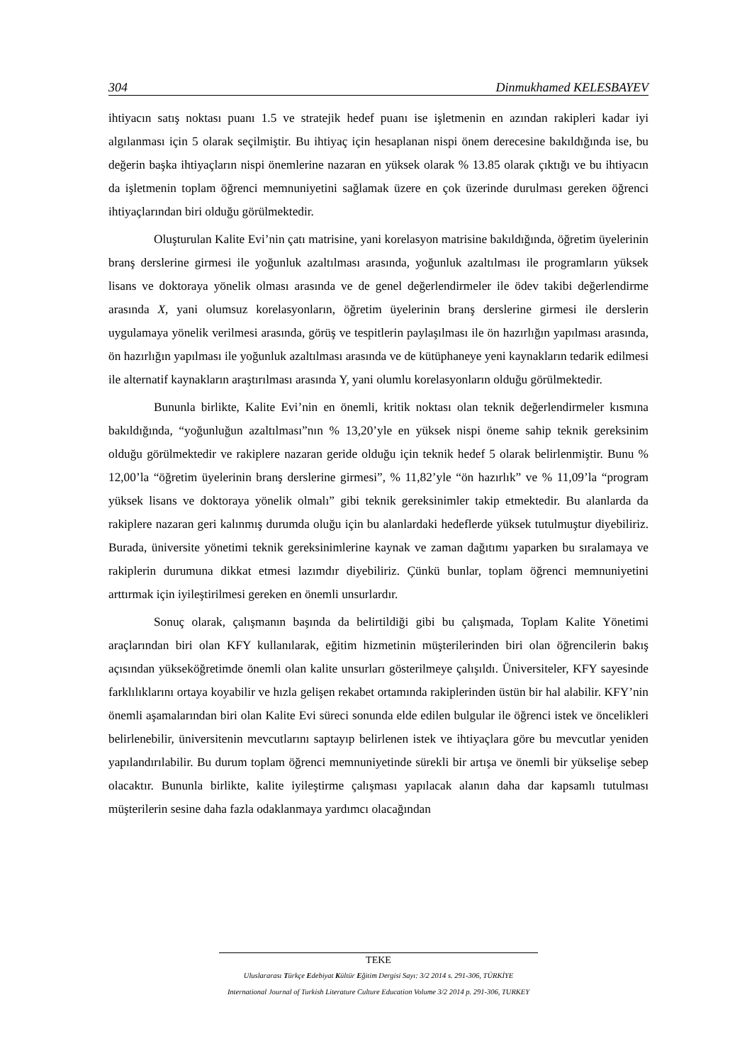304 Dinmukhamed KELESBAYEV
ihtiyacın satış noktası puanı 1.5 ve stratejik hedef puanı ise işletmenin en azından rakipleri kadar iyi algılanması için 5 olarak seçilmiştir. Bu ihtiyaç için hesaplanan nispi önem derecesine bakıldığında ise, bu değerin başka ihtiyaçların nispi önemlerine nazaran en yüksek olarak % 13.85 olarak çıktığı ve bu ihtiyacın da işletmenin toplam öğrenci memnuniyetini sağlamak üzere en çok üzerinde durulması gereken öğrenci ihtiyaçlarından biri olduğu görülmektedir.
Oluşturulan Kalite Evi’nin çatı matrisine, yani korelasyon matrisine bakıldığında, öğretim üyelerinin branş derslerine girmesi ile yoğunluk azaltılması arasında, yoğunluk azaltılması ile programların yüksek lisans ve doktoraya yönelik olması arasında ve de genel değerlendirmeler ile ödev takibi değerlendirme arasında X, yani olumsuz korelasyonların, öğretim üyelerinin branş derslerine girmesi ile derslerin uygulamaya yönelik verilmesi arasında, görüş ve tespitlerin paylaşılması ile ön hazırlığın yapılması arasında, ön hazırlığın yapılması ile yoğunluk azaltılması arasında ve de kütüphaneye yeni kaynakların tedarik edilmesi ile alternatif kaynakların araştırılması arasında Y, yani olumlu korelasyonların olduğu görülmektedir.
Bununla birlikte, Kalite Evi’nin en önemli, kritik noktası olan teknik değerlendirmeler kısmına bakıldığında, “yoğunluğun azaltılması”nın % 13,20’yle en yüksek nispi öneme sahip teknik gereksinim olduğu görülmektedir ve rakiplere nazaran geride olduğu için teknik hedef 5 olarak belirlenmiştir. Bunu % 12,00’la “öğretim üyelerinin branş derslerine girmesi”, % 11,82’yle “ön hazırlık” ve % 11,09’la “program yüksek lisans ve doktoraya yönelik olmalı” gibi teknik gereksinimler takip etmektedir. Bu alanlarda da rakiplere nazaran geri kalınmış durumda oluğu için bu alanlardaki hedeflerde yüksek tutulmuştur diyebiliriz. Burada, üniversite yönetimi teknik gereksinimlerine kaynak ve zaman dağıtımı yaparken bu sıralamaya ve rakiplerin durumuna dikkat etmesi lazımdır diyebiliriz. Çünkü bunlar, toplam öğrenci memnuniyetini arttırmak için iyileştirilmesi gereken en önemli unsurlardır.
Sonuç olarak, çalışmanın başında da belirtildiği gibi bu çalışmada, Toplam Kalite Yönetimi araçlarından biri olan KFY kullanılarak, eğitim hizmetinin müşterilerinden biri olan öğrencilerin bakış açısından yükseköğretimde önemli olan kalite unsurları gösterilmeye çalışıldı. Üniversiteler, KFY sayesinde farklılıklarını ortaya koyabilir ve hızla gelişen rekabet ortamında rakiplerinden üstün bir hal alabilir. KFY’nin önemli aşamalarından biri olan Kalite Evi süreci sonunda elde edilen bulgular ile öğrenci istek ve öncelikleri belirlenebilir, üniversitenin mevcutlarını saptayıp belirlenen istek ve ihtiyaçlara göre bu mevcutlar yeniden yapılandırılabilir. Bu durum toplam öğrenci memnuniyetinde sürekli bir artışa ve önemli bir yükselişe sebep olacaktır. Bununla birlikte, kalite iyileştirme çalışması yapılacak alanın daha dar kapsamlı tutulması müşterilerin sesine daha fazla odaklanmaya yardımcı olacağından
TEKE
Uluslararası Türkçe Edebiyat Kültür Eğitim Dergisi Sayı: 3/2 2014 s. 291-306, TÜRKİYE
International Journal of Turkish Literature Culture Education Volume 3/2 2014 p. 291-306, TURKEY